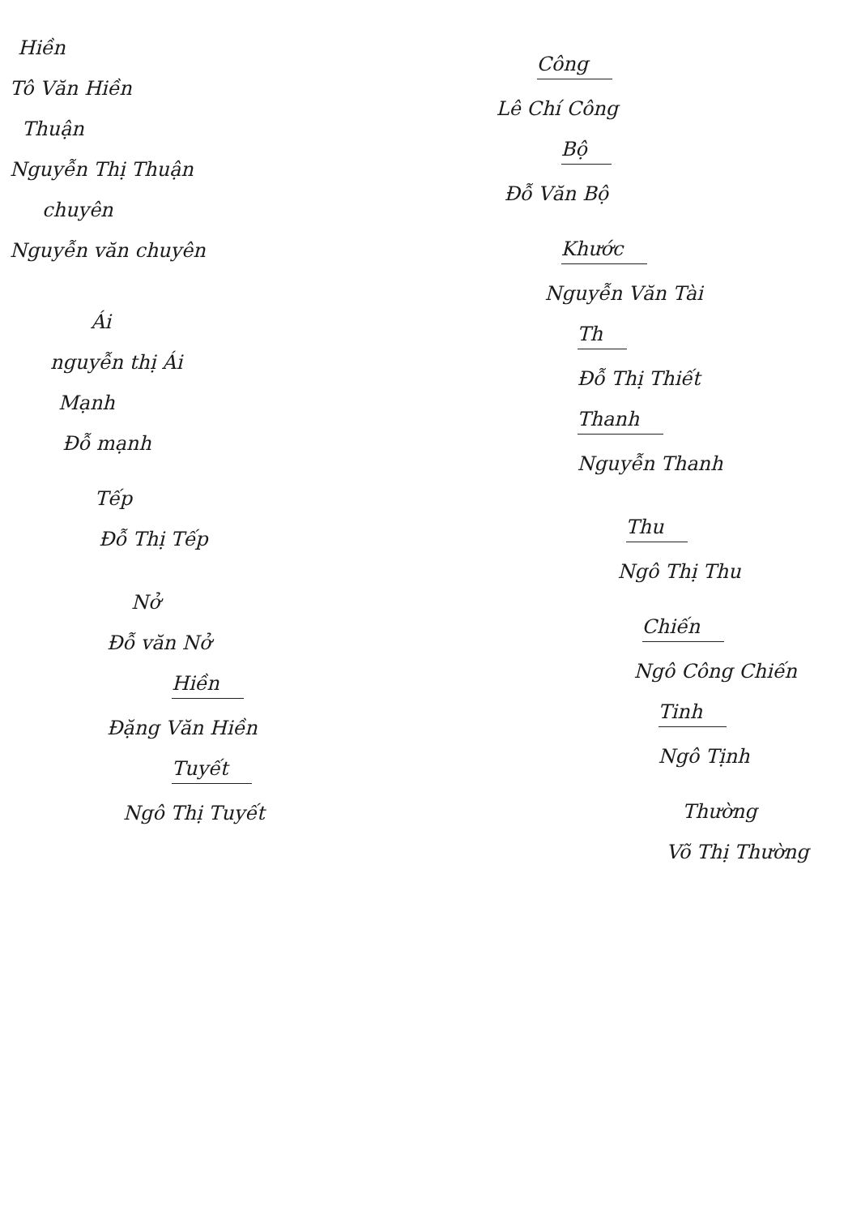Hiền
Tô Văn Hiền
Thuận
Nguyễn Thị Thuận
chuyên
Nguyễn văn chuyên
Ái
nguyễn thị Ái
Mạnh
Đỗ mạnh
Tếp
Đỗ Thị Tếp
Nở
Đỗ văn Nở
Hiền
Đặng Văn Hiền
Tuyết
Ngô Thị Tuyết
Công
Lê Chí Công
Bộ
Đỗ Văn Bộ
Khước
Nguyễn Văn Tài
Th
Đỗ Thị Thiết
Thanh
Nguyễn Thanh
Thu
Ngô Thị Thu
Chiến
Ngô Công Chiến
Tinh
Ngô Tịnh
Thường
Võ Thị Thường